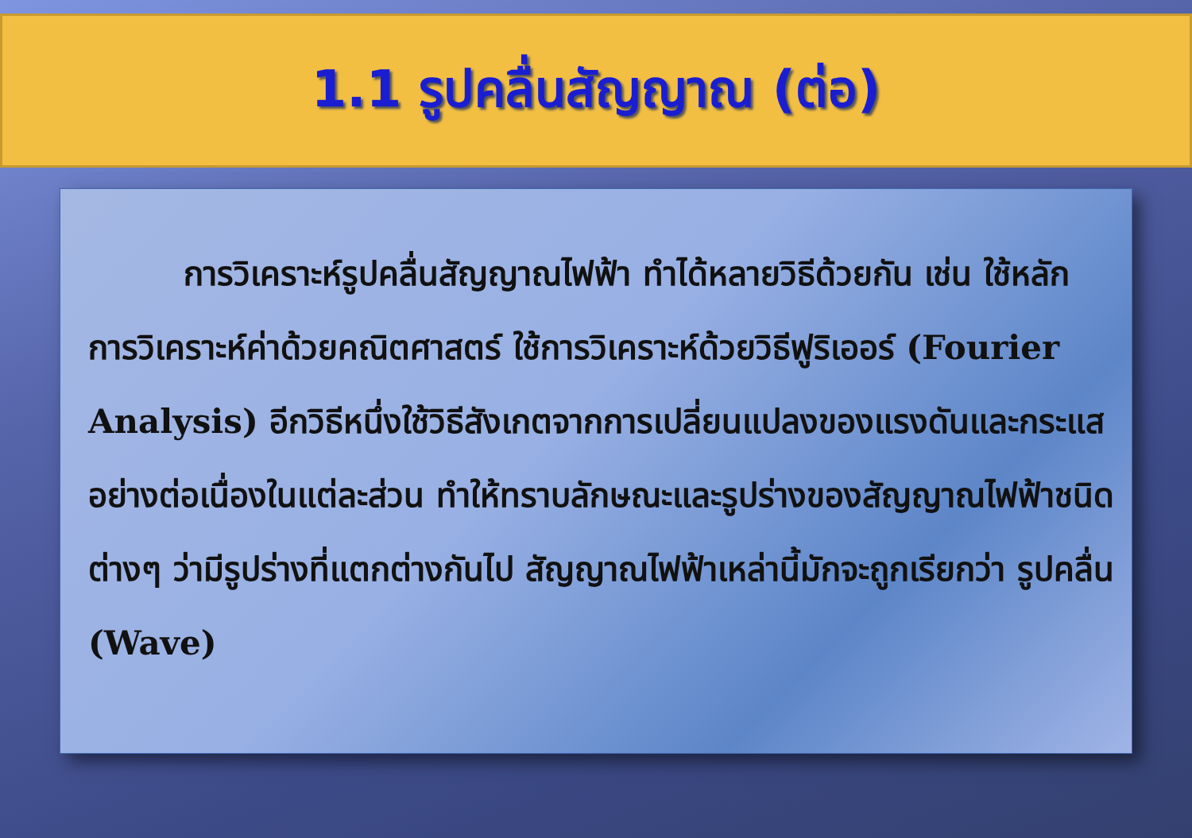1.1 รูปคลื่นสัญญาณ (ต่อ)
การวิเคราะห์รูปคลื่นสัญญาณไฟฟ้า ทำได้หลายวิธีด้วยกัน เช่น ใช้หลักการวิเคราะห์ค่าด้วยคณิตศาสตร์ ใช้การวิเคราะห์ด้วยวิธีฟูริเออร์ (Fourier Analysis) อีกวิธีหนึ่งใช้วิธีสังเกตจากการเปลี่ยนแปลงของแรงดันและกระแสอย่างต่อเนื่องในแต่ละส่วน ทำให้ทราบลักษณะและรูปร่างของสัญญาณไฟฟ้าชนิดต่างๆ ว่ามีรูปร่างที่แตกต่างกันไป สัญญาณไฟฟ้าเหล่านี้มักจะถูกเรียกว่า รูปคลื่น (Wave)